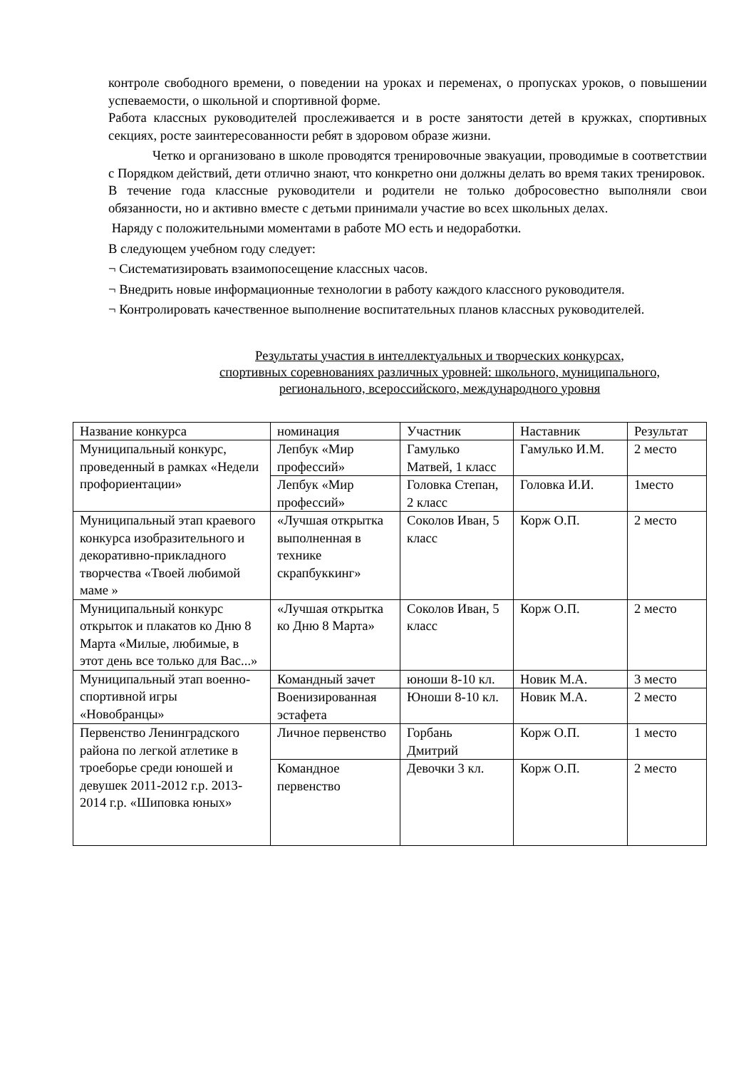контроле свободного времени, о поведении на уроках и переменах, о пропусках уроков, о повышении успеваемости, о школьной и спортивной форме.
Работа классных руководителей прослеживается и в росте занятости детей в кружках, спортивных секциях, росте заинтересованности ребят в здоровом образе жизни.
Четко и организовано в школе проводятся тренировочные эвакуации, проводимые в соответствии с Порядком действий, дети отлично знают, что конкретно они должны делать во время таких тренировок.
В течение года классные руководители и родители не только добросовестно выполняли свои обязанности, но и активно вместе с детьми принимали участие во всех школьных делах.
Наряду с положительными моментами в работе МО есть и недоработки.
В следующем учебном году следует:
¬ Систематизировать взаимопосещение классных часов.
¬ Внедрить новые информационные технологии в работу каждого классного руководителя.
¬ Контролировать качественное выполнение воспитательных планов классных руководителей.
Результаты участия в интеллектуальных и творческих конкурсах,
спортивных соревнованиях различных уровней: школьного, муниципального,
регионального, всероссийского, международного уровня
| Название конкурса | номинация | Участник | Наставник | Результат |
| --- | --- | --- | --- | --- |
| Муниципальный конкурс, проведенный в рамках «Недели профориентации» | Лепбук «Мир профессий» | Гамулько Матвей, 1 класс | Гамулько И.М. | 2 место |
| | Лепбук «Мир профессий» | Головка Степан, 2 класс | Головка И.И. | 1место |
| Муниципальный этап краевого конкурса изобразительного и декоративно-прикладного творчества «Твоей любимой маме » | «Лучшая открытка выполненная в технике скрапбуккинг» | Соколов Иван, 5 класс | Корж О.П. | 2 место |
| Муниципальный конкурс открыток и плакатов ко Дню 8 Марта «Милые, любимые, в этот день все только для Вас...» | «Лучшая открытка ко Дню 8 Марта» | Соколов Иван, 5 класс | Корж О.П. | 2 место |
| Муниципальный этап военно-спортивной игры «Новобранцы» | Командный зачет | юноши 8-10 кл. | Новик М.А. | 3 место |
| | Военизированная эстафета | Юноши 8-10 кл. | Новик М.А. | 2 место |
| Первенство Ленинградского района по легкой атлетике в троеборье среди юношей и девушек 2011-2012 г.р. 2013-2014 г.р. «Шиповка юных» | Личное первенство | Горбань Дмитрий | Корж О.П. | 1 место |
| | Командное первенство | Девочки 3 кл. | Корж О.П. | 2 место |